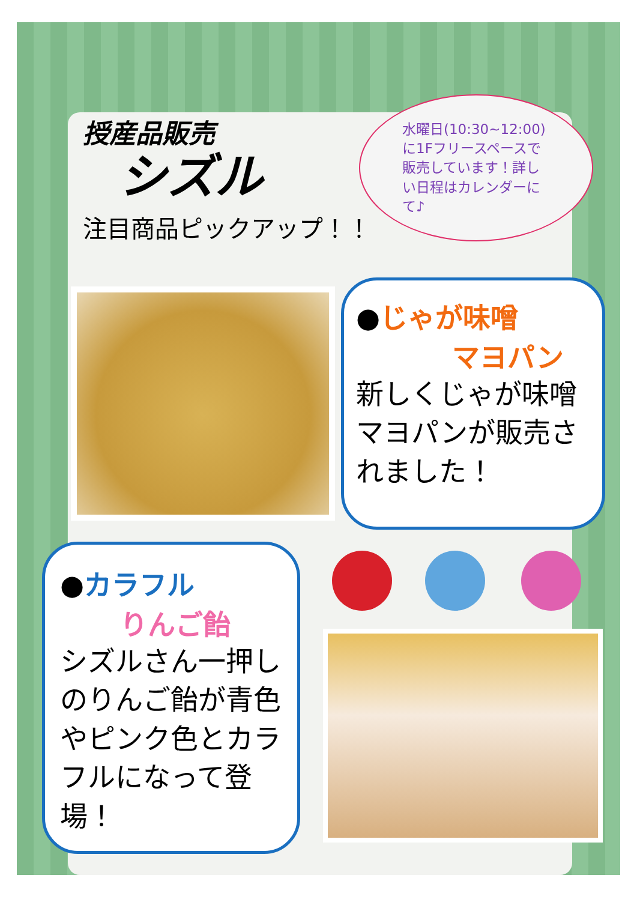授産品販売
シズル
注目商品ピックアップ！！
水曜日(10:30~12:00)に1Fフリースペースで販売しています！詳しい日程はカレンダーにて♪
●じゃが味噌
マヨパン
新しくじゃが味噌マヨパンが販売されました！
●カラフル
りんご飴
シズルさん一押しのりんご飴が青色やピンク色とカラフルになって登場！